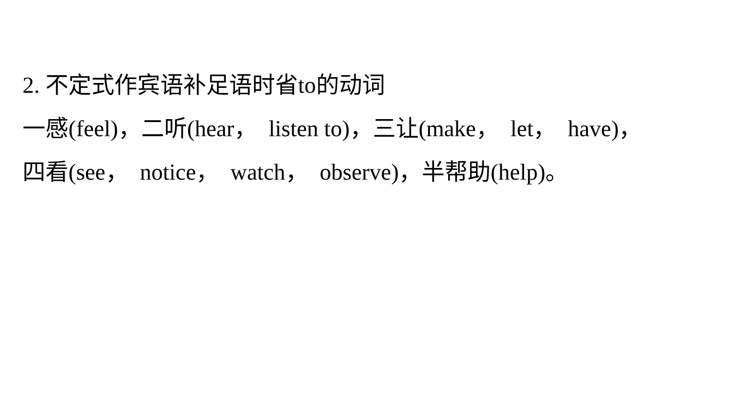2. 不定式作宾语补足语时省to的动词
一感(feel)，二听(hear， listen to)，三让(make， let， have)，
四看(see， notice， watch， observe)，半帮助(help)。